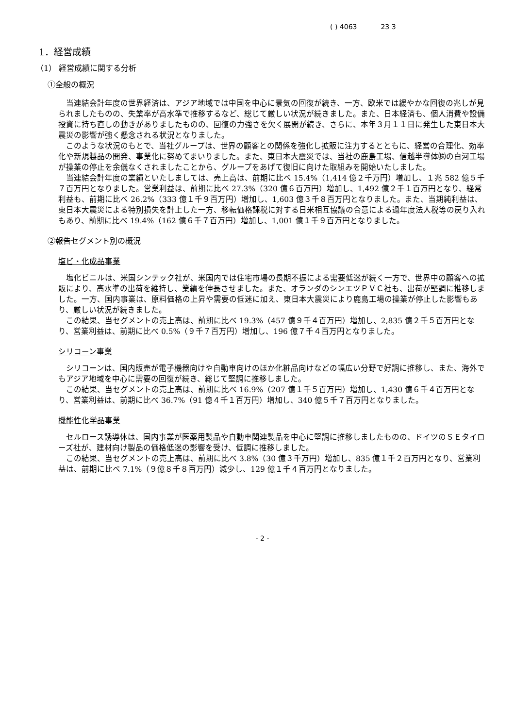( ) 4063 23 3
1．経営成績
（1） 経営成績に関する分析
①全般の概況
当連結会計年度の世界経済は、アジア地域では中国を中心に景気の回復が続き、一方、欧米では緩やかな回復の兆しが見られましたものの、失業率が高水準で推移するなど、総じて厳しい状況が続きました。また、日本経済も、個人消費や設備投資に持ち直しの動きがありましたものの、回復の力強さを欠く展開が続き、さらに、本年３月１１日に発生した東日本大震災の影響が強く懸念される状況となりました。
このような状況のもとで、当社グループは、世界の顧客との関係を強化し拡販に注力するとともに、経営の合理化、効率化や新規製品の開発、事業化に努めてまいりました。また、東日本大震災では、当社の鹿島工場、信越半導体㈱の白河工場が操業の停止を余儀なくされましたことから、グループをあげて復旧に向けた取組みを開始いたしました。
当連結会計年度の業績といたしましては、売上高は、前期に比べ 15.4%（1,414 億２千万円）増加し、１兆 582 億５千７百万円となりました。営業利益は、前期に比べ 27.3%（320 億６百万円）増加し、1,492 億２千１百万円となり、経常利益も、前期に比べ 26.2%（333 億１千９百万円）増加し、1,603 億３千８百万円となりました。また、当期純利益は、東日本大震災による特別損失を計上した一方、移転価格課税に対する日米相互協議の合意による過年度法人税等の戻り入れもあり、前期に比べ 19.4%（162 億６千７百万円）増加し、1,001 億１千９百万円となりました。
②報告セグメント別の概況
塩ビ・化成品事業
塩化ビニルは、米国シンテック社が、米国内では住宅市場の長期不振による需要低迷が続く一方で、世界中の顧客への拡販により、高水準の出荷を維持し、業績を伸長させました。また、オランダのシンエツＰＶＣ社も、出荷が堅調に推移しました。一方、国内事業は、原料価格の上昇や需要の低迷に加え、東日本大震災により鹿島工場の操業が停止した影響もあり、厳しい状況が続きました。
この結果、当セグメントの売上高は、前期に比べ 19.3%（457 億９千４百万円）増加し、2,835 億２千５百万円となり、営業利益は、前期に比べ 0.5%（９千７百万円）増加し、196 億７千４百万円となりました。
シリコーン事業
シリコーンは、国内販売が電子機器向けや自動車向けのほか化粧品向けなどの幅広い分野で好調に推移し、また、海外でもアジア地域を中心に需要の回復が続き、総じて堅調に推移しました。
この結果、当セグメントの売上高は、前期に比べ 16.9%（207 億１千５百万円）増加し、1,430 億６千４百万円となり、営業利益は、前期に比べ 36.7%（91 億４千１百万円）増加し、340 億５千７百万円となりました。
機能性化学品事業
セルロース誘導体は、国内事業が医薬用製品や自動車関連製品を中心に堅調に推移しましたものの、ドイツのＳＥタイローズ社が、建材向け製品の価格低迷の影響を受け、低調に推移しました。
この結果、当セグメントの売上高は、前期に比べ 3.8%（30 億３千万円）増加し、835 億１千２百万円となり、営業利益は、前期に比べ 7.1%（９億８千８百万円）減少し、129 億１千４百万円となりました。
- 2 -